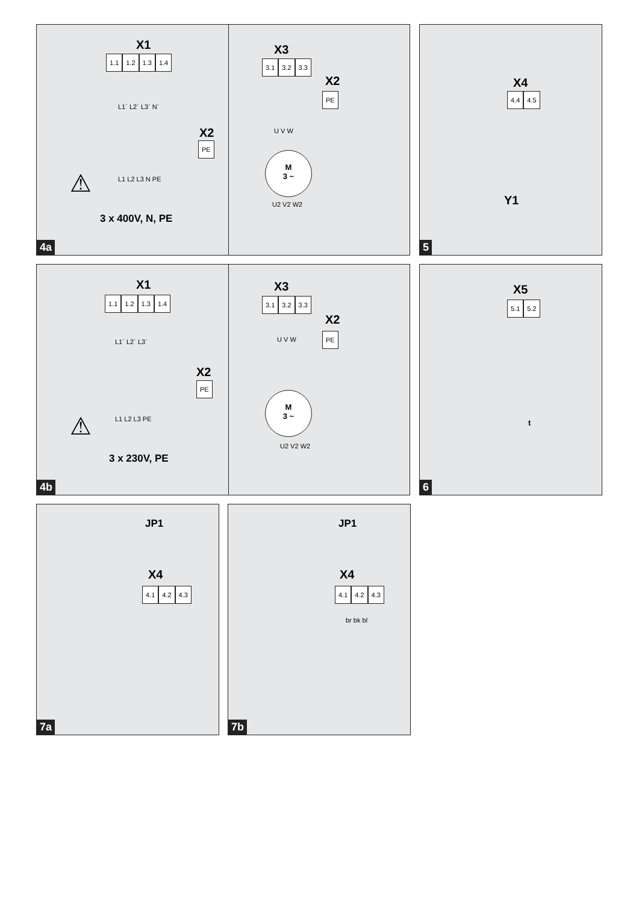X1
1.1 1.2 1.3 1.4
L1´ L2´ L3´ N´
X2
PE
L1 L2 L3 N PE
⚠
3 x 400V, N, PE
4a
X3
3.1 3.2 3.3
X2
PE
U V W
M
3 ~
U2 V2 W2
X4
4.4 4.5
Y1
5
X1
1.1 1.2 1.3 1.4
L1´ L2´ L3´
X2
PE
L1 L2 L3 PE
⚠
3 x 230V, PE
4b
X3
3.1 3.2 3.3
X2
PE
U V W
M
3 ~
U2 V2 W2
X5
5.1 5.2
t
6
JP1
X4
4.1 4.2 4.3
7a
JP1
X4
4.1 4.2 4.3
br bk bl
7b